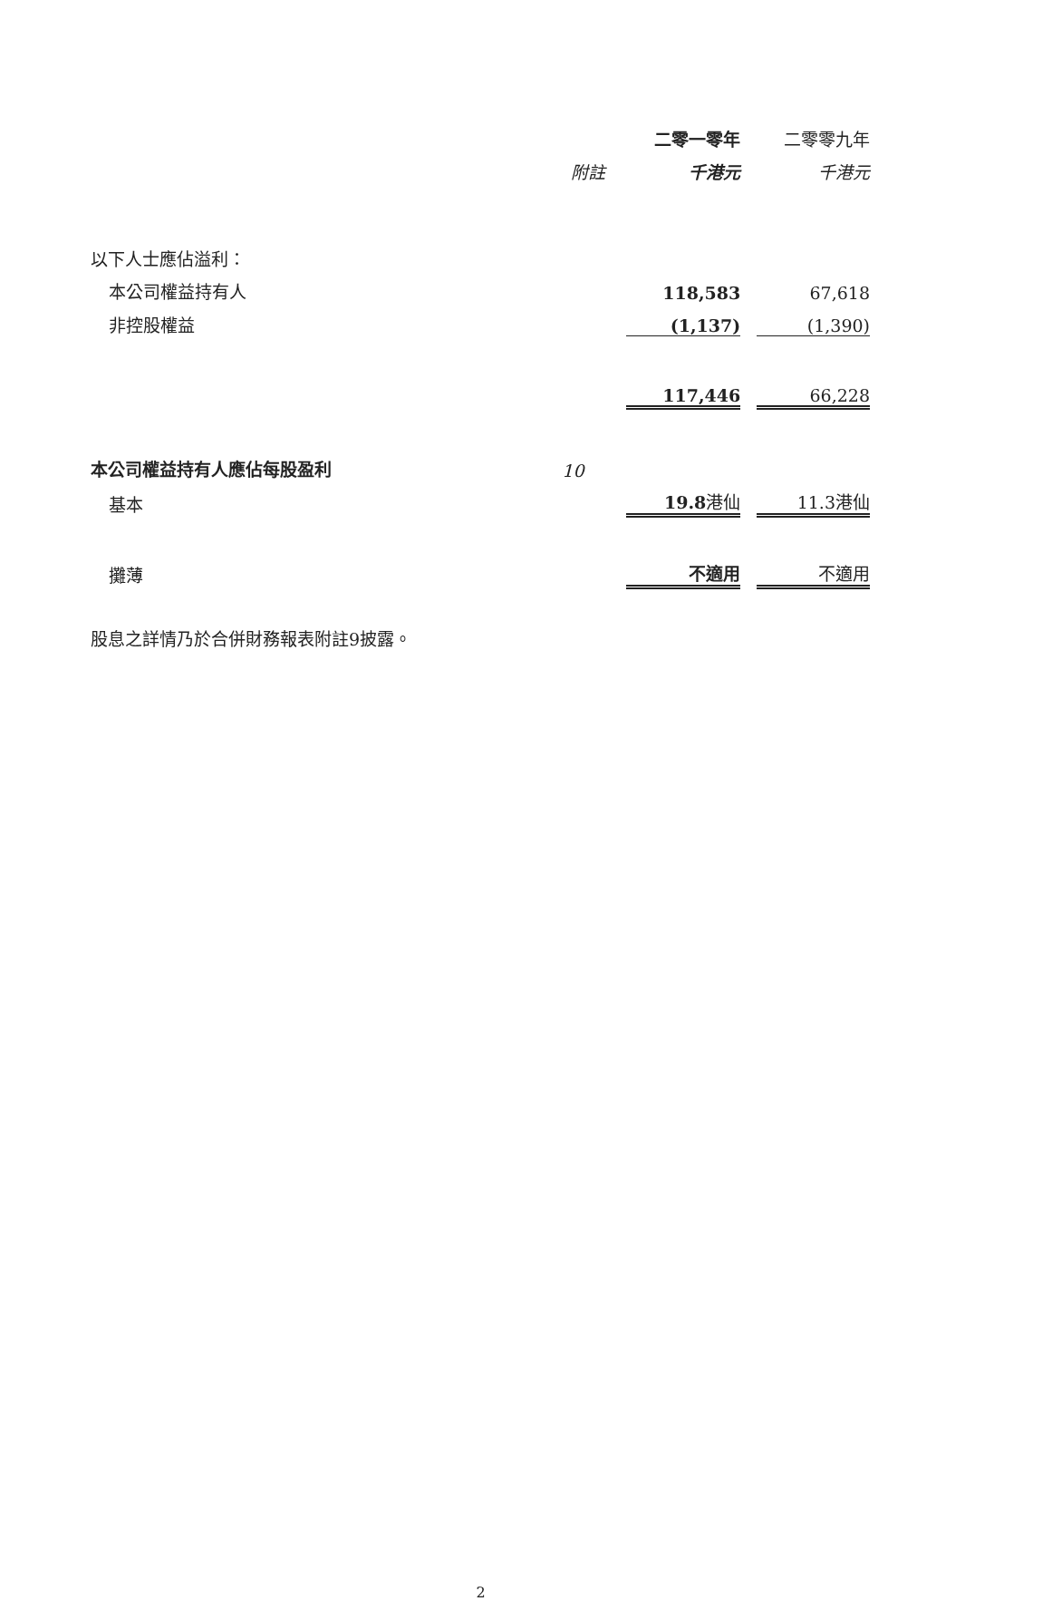| | | 二零一零年 | | 二零零九年 |
| --- | --- | --- | --- | --- |
| | 附註 | 千港元 | | 千港元 |
| 以下人士應佔溢利： | | | | |
| 本公司權益持有人 | | 118,583 | | 67,618 |
| 非控股權益 | | (1,137) | | (1,390) |
| | | 117,446 | | 66,228 |
| 本公司權益持有人應佔每股盈利 | 10 | | | |
| 基本 | | 19.8 港仙 | | 11.3港仙 |
| 攤薄 | | 不適用 | | 不適用 |
股息之詳情乃於合併財務報表附註9披露。
2